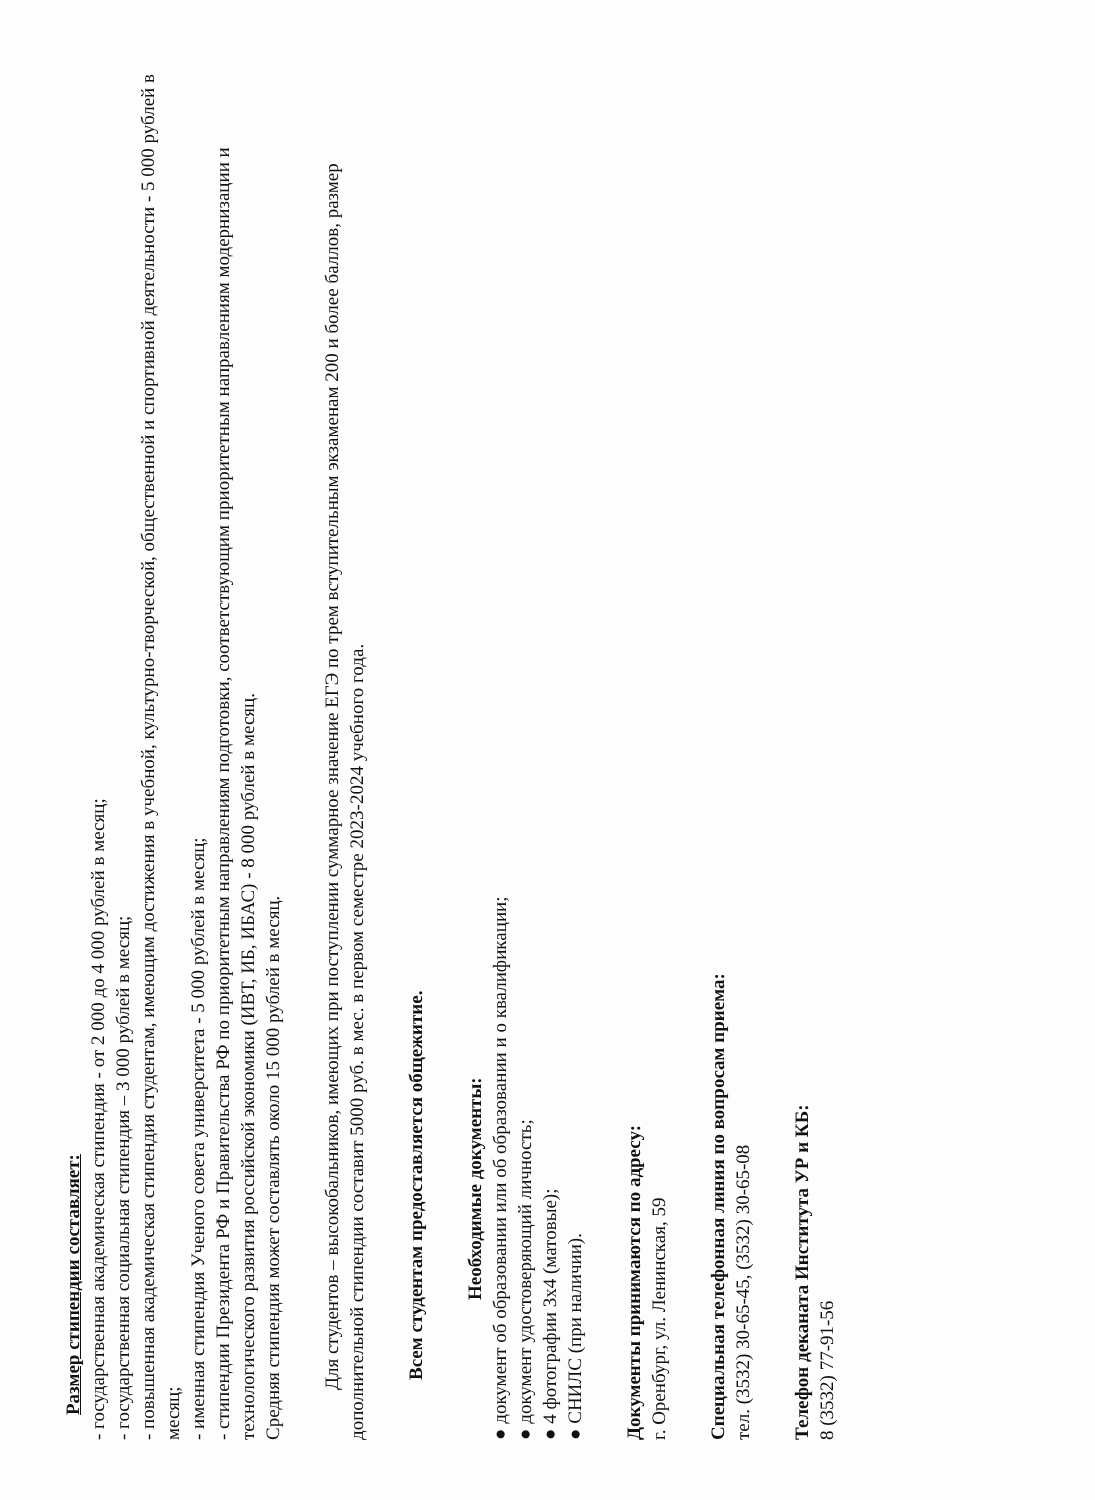Размер стипендии составляет:
- государственная академическая стипендия - от 2 000 до 4 000 рублей в месяц;
- государственная социальная стипендия – 3 000 рублей в месяц;
- повышенная академическая стипендия студентам, имеющим достижения в учебной, культурно-творческой, общественной и спортивной деятельности - 5 000 рублей в месяц;
- именная стипендия Ученого совета университета - 5 000 рублей в месяц;
- стипендии Президента РФ и Правительства РФ по приоритетным направлениям подготовки, соответствующим приоритетным направлениям модернизации и технологического развития российской экономики (ИВТ, ИБ, ИБАС) - 8 000 рублей в месяц.
Средняя стипендия может составлять около 15 000 рублей в месяц.
Для студентов – высокобальников, имеющих при поступлении суммарное значение ЕГЭ по трем вступительным экзаменам 200 и более баллов, размер дополнительной стипендии составит 5000 руб. в мес. в первом семестре 2023-2024 учебного года.
Всем студентам предоставляется общежитие.
Необходимые документы:
● документ об образовании или об образовании и о квалификации;
● документ удостоверяющий личность;
● 4 фотографии 3х4 (матовые);
● СНИЛС (при наличии).
Документы принимаются по адресу:
г. Оренбург, ул. Ленинская, 59
Специальная телефонная линия по вопросам приема:
тел. (3532) 30-65-45, (3532) 30-65-08
Телефон деканата Института УР и КБ:
8 (3532) 77-91-56